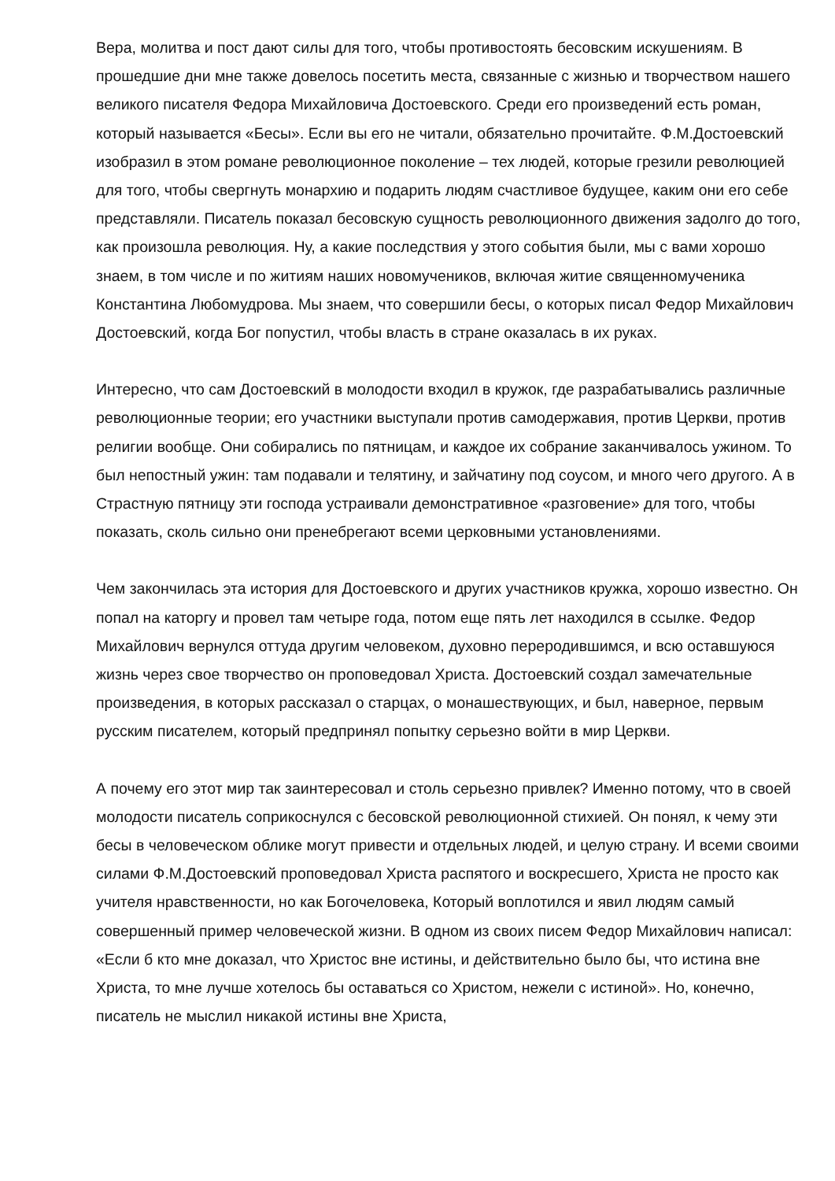Вера, молитва и пост дают силы для того, чтобы противостоять бесовским искушениям. В прошедшие дни мне также довелось посетить места, связанные с жизнью и творчеством нашего великого писателя Федора Михайловича Достоевского. Среди его произведений есть роман, который называется «Бесы». Если вы его не читали, обязательно прочитайте. Ф.М.Достоевский изобразил в этом романе революционное поколение – тех людей, которые грезили революцией для того, чтобы свергнуть монархию и подарить людям счастливое будущее, каким они его себе представляли. Писатель показал бесовскую сущность революционного движения задолго до того, как произошла революция. Ну, а какие последствия у этого события были, мы с вами хорошо знаем, в том числе и по житиям наших новомучеников, включая житие священномученика Константина Любомудрова. Мы знаем, что совершили бесы, о которых писал Федор Михайлович Достоевский, когда Бог попустил, чтобы власть в стране оказалась в их руках.
Интересно, что сам Достоевский в молодости входил в кружок, где разрабатывались различные революционные теории; его участники выступали против самодержавия, против Церкви, против религии вообще. Они собирались по пятницам, и каждое их собрание заканчивалось ужином. То был непостный ужин: там подавали и телятину, и зайчатину под соусом, и много чего другого. А в Страстную пятницу эти господа устраивали демонстративное «разговение» для того, чтобы показать, сколь сильно они пренебрегают всеми церковными установлениями.
Чем закончилась эта история для Достоевского и других участников кружка, хорошо известно. Он попал на каторгу и провел там четыре года, потом еще пять лет находился в ссылке. Федор Михайлович вернулся оттуда другим человеком, духовно переродившимся, и всю оставшуюся жизнь через свое творчество он проповедовал Христа. Достоевский создал замечательные произведения, в которых рассказал о старцах, о монашествующих, и был, наверное, первым русским писателем, который предпринял попытку серьезно войти в мир Церкви.
А почему его этот мир так заинтересовал и столь серьезно привлек? Именно потому, что в своей молодости писатель соприкоснулся с бесовской революционной стихией. Он понял, к чему эти бесы в человеческом облике могут привести и отдельных людей, и целую страну. И всеми своими силами Ф.М.Достоевский проповедовал Христа распятого и воскресшего, Христа не просто как учителя нравственности, но как Богочеловека, Который воплотился и явил людям самый совершенный пример человеческой жизни. В одном из своих писем Федор Михайлович написал: «Если б кто мне доказал, что Христос вне истины, и действительно было бы, что истина вне Христа, то мне лучше хотелось бы оставаться со Христом, нежели с истиной». Но, конечно, писатель не мыслил никакой истины вне Христа,